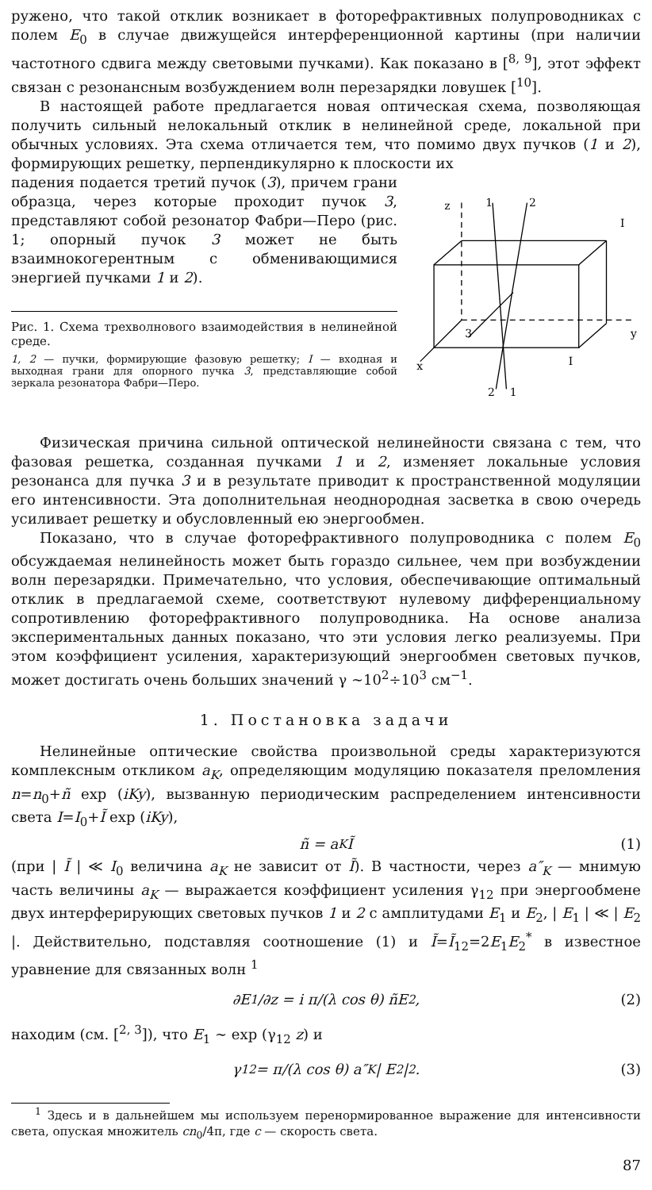ружено, что такой отклик возникает в фоторефрактивных полупроводниках с полем E<sub>0</sub> в случае движущейся интерференционной картины (при наличии частотного сдвига между световыми пучками). Как показано в [<sup>8, 9</sup>], этот эффект связан с резонансным возбуждением волн перезарядки ловушек [<sup>10</sup>].
В настоящей работе предлагается новая оптическая схема, позволяющая получить сильный нелокальный отклик в нелинейной среде, локальной при обычных условиях. Эта схема отличается тем, что помимо двух пучков (1 и 2), формирующих решетку, перпендикулярно к плоскости их
падения подается третий пучок (3), причем грани образца, через которые проходит пучок 3, представляют собой резонатор Фабри—Перо (рис. 1; опорный пучок 3 может не быть взаимнокогерентным с обменивающимися энергией пучками 1 и 2).
Рис. 1. Схема трехволнового взаимодействия в нелинейной среде.
1, 2 — пучки, формирующие фазовую решетку; I — входная и выходная грани для опорного пучка 3, представляющие собой зеркала резонатора Фабри—Перо.
z
1
2
I
y
x
3
I
2
1
Физическая причина сильной оптической нелинейности связана с тем, что фазовая решетка, созданная пучками 1 и 2, изменяет локальные условия резонанса для пучка 3 и в результате приводит к пространственной модуляции его интенсивности. Эта дополнительная неоднородная засветка в свою очередь усиливает решетку и обусловленный ею энергообмен.
Показано, что в случае фоторефрактивного полупроводника с полем E<sub>0</sub> обсуждаемая нелинейность может быть гораздо сильнее, чем при возбуждении волн перезарядки. Примечательно, что условия, обеспечивающие оптимальный отклик в предлагаемой схеме, соответствуют нулевому дифференциальному сопротивлению фоторефрактивного полупроводника. На основе анализа экспериментальных данных показано, что эти условия легко реализуемы. При этом коэффициент усиления, характеризующий энергообмен световых пучков, может достигать очень больших значений γ ∼10<sup>2</sup>÷10<sup>3</sup> см<sup>−1</sup>.
1. Постановка задачи
Нелинейные оптические свойства произвольной среды характеризуются комплексным откликом a<sub>K</sub>, определяющим модуляцию показателя преломления n=n<sub>0</sub>+ñ exp (iKy), вызванную периодическим распределением интенсивности света I=I<sub>0</sub>+Ĩ exp (iKy),
ñ = a<sub>K</sub>Ĩ (1)
(при | Ĩ | ≪ I<sub>0</sub> величина a<sub>K</sub> не зависит от Ĩ). В частности, через a″<sub>K</sub> — мнимую часть величины a<sub>K</sub> — выражается коэффициент усиления γ<sub>12</sub> при энергообмене двух интерферирующих световых пучков 1 и 2 с амплитудами E<sub>1</sub> и E<sub>2</sub>, | E<sub>1</sub> | ≪ | E<sub>2</sub> |. Действительно, подставляя соотношение (1) и Ĩ=Ĩ<sub>12</sub>=2E<sub>1</sub>E<sub>2</sub><sup>*</sup> в известное уравнение для связанных волн <sup>1</sup>
∂E<sub>1</sub>/∂z = i π/(λ cos θ) ñE<sub>2</sub>, (2)
находим (см. [<sup>2, 3</sup>]), что E<sub>1</sub> ∼ exp (γ<sub>12</sub> z) и
γ<sub>12</sub> = π/(λ cos θ) a″<sub>K</sub> | E<sub>2</sub> |<sup>2</sup>. (3)
<sup>1</sup> Здесь и в дальнейшем мы используем перенормированное выражение для интенсивности света, опуская множитель cn<sub>0</sub>/4π, где c — скорость света.
87